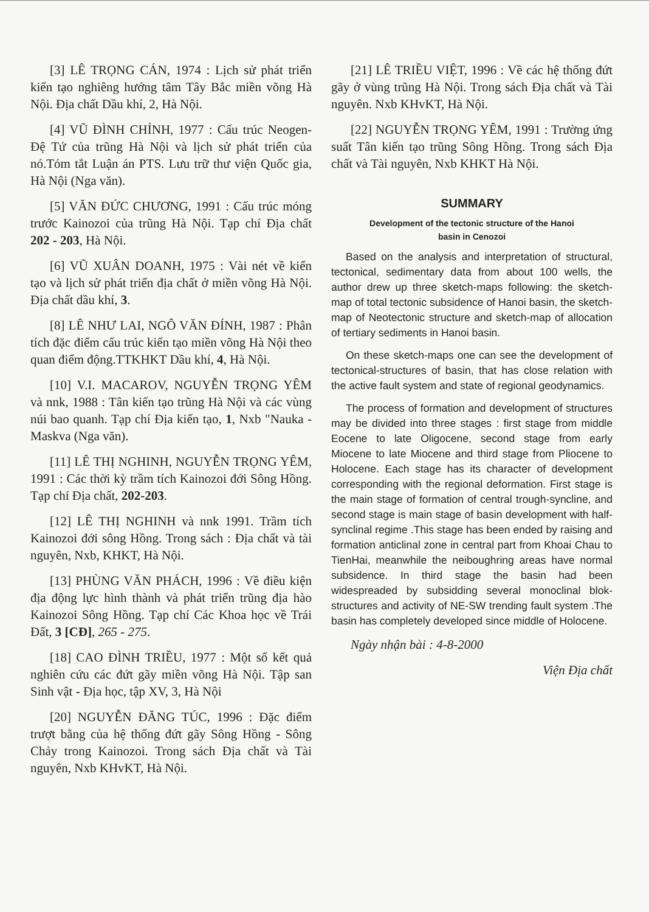[3] LÊ TRỌNG CÁN, 1974 : Lịch sử phát triển kiến tạo nghiêng hướng tâm Tây Bắc miền võng Hà Nội. Địa chất Dầu khí, 2, Hà Nội.
[4] VŨ ĐÌNH CHỈNH, 1977 : Cấu trúc Neogen-Đệ Tứ của trũng Hà Nội và lịch sử phát triển của nó.Tóm tắt Luận án PTS. Lưu trữ thư viện Quốc gia, Hà Nội (Nga văn).
[5] VĂN ĐỨC CHƯƠNG, 1991 : Cấu trúc móng trước Kainozoi của trũng Hà Nội. Tạp chí Địa chất 202 - 203, Hà Nội.
[6] VŨ XUÂN DOANH, 1975 : Vài nét về kiến tạo và lịch sử phát triển địa chất ở miền võng Hà Nội. Địa chất dầu khí, 3.
[8] LÊ NHƯ LAI, NGÔ VĂN ĐÍNH, 1987 : Phân tích đặc điểm cấu trúc kiến tạo miền võng Hà Nội theo quan điểm động.TTKHKT Dầu khí, 4, Hà Nội.
[10] V.I. MACAROV, NGUYỄN TRỌNG YÊM và nnk, 1988 : Tân kiến tạo trũng Hà Nội và các vùng núi bao quanh. Tạp chí Địa kiến tạo, 1, Nxb "Nauka - Maskva (Nga văn).
[11] LÊ THỊ NGHINH, NGUYỄN TRỌNG YÊM, 1991 : Các thời kỳ trầm tích Kainozoi đới Sông Hồng. Tạp chí Địa chất, 202-203.
[12] LÊ THỊ NGHINH và nnk 1991. Trầm tích Kainozoi đới sông Hồng. Trong sách : Địa chất và tài nguyên, Nxb, KHKT, Hà Nội.
[13] PHÙNG VĂN PHÁCH, 1996 : Về điều kiện địa động lực hình thành và phát triển trũng địa hào Kainozoi Sông Hồng. Tạp chí Các Khoa học về Trái Đất, 3 [CĐ], 265 - 275.
[18] CAO ĐÌNH TRIỀU, 1977 : Một số kết quả nghiên cứu các đứt gãy miền võng Hà Nội. Tập san Sinh vật - Địa học, tập XV, 3, Hà Nội
[20] NGUYỄN ĐĂNG TÚC, 1996 : Đặc điểm trượt bằng của hệ thống đứt gãy Sông Hồng - Sông Chảy trong Kainozoi. Trong sách Địa chất và Tài nguyên, Nxb KHvKT, Hà Nội.
[21] LÊ TRIỀU VIỆT, 1996 : Về các hệ thống đứt gãy ở vùng trũng Hà Nội. Trong sách Địa chất và Tài nguyên. Nxb KHvKT, Hà Nội.
[22] NGUYỄN TRỌNG YÊM, 1991 : Trường ứng suất Tân kiến tạo trũng Sông Hồng. Trong sách Địa chất và Tài nguyên, Nxb KHKT Hà Nội.
SUMMARY
Development of the tectonic structure of the Hanoi
basin in Cenozoi
Based on the analysis and interpretation of structural, tectonical, sedimentary data from about 100 wells, the author drew up three sketch-maps following: the sketch-map of total tectonic subsidence of Hanoi basin, the sketch-map of Neotectonic structure and sketch-map of allocation of tertiary sediments in Hanoi basin.
On these sketch-maps one can see the development of tectonical-structures of basin, that has close relation with the active fault system and state of regional geodynamics.
The process of formation and development of structures may be divided into three stages : first stage from middle Eocene to late Oligocene, second stage from early Miocene to late Miocene and third stage from Pliocene to Holocene. Each stage has its character of development corresponding with the regional deformation. First stage is the main stage of formation of central trough-syncline, and second stage is main stage of basin development with half-synclinal regime .This stage has been ended by raising and formation anticlinal zone in central part from Khoai Chau to TienHai, meanwhile the neiboughring areas have normal subsidence. In third stage the basin had been widespreaded by subsidding several monoclinal blok-structures and activity of NE-SW trending fault system .The basin has completely developed since middle of Holocene.
Ngày nhận bài : 4-8-2000
Viện Địa chất